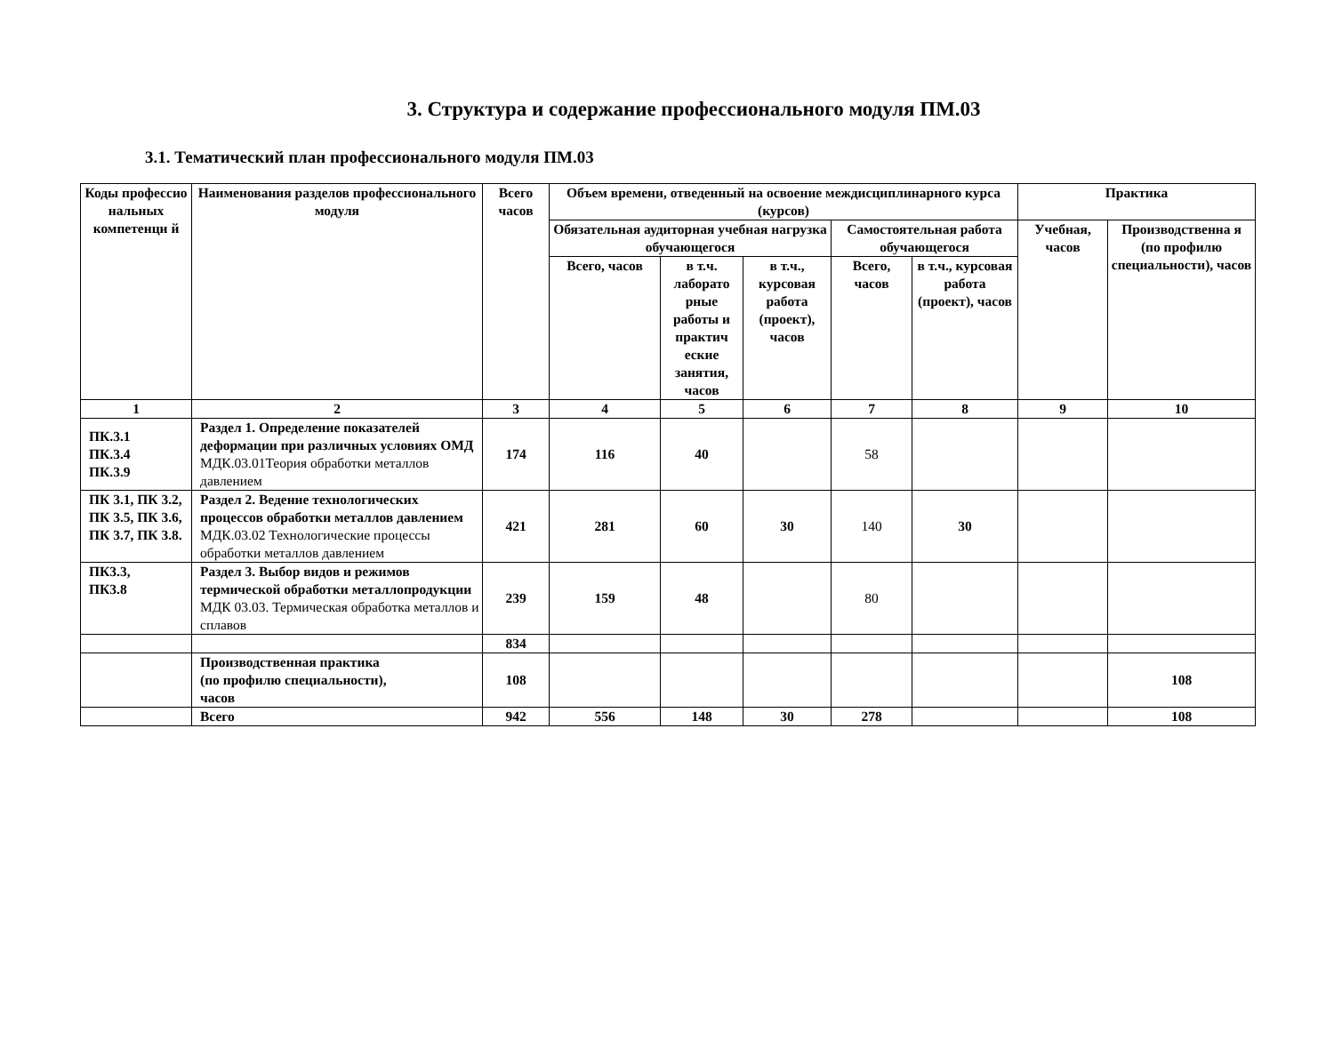3. Структура и содержание профессионального модуля ПМ.03
3.1. Тематический план профессионального модуля ПМ.03
| Коды профессио нальных компетенци й | Наименования разделов профессионального модуля | Всего часов | Объем времени, отведенный на освоение междисциплинарного курса (курсов) | | | | | Практика | |
| --- | --- | --- | --- | --- | --- | --- | --- | --- | --- |
| | | | Обязательная аудиторная учебная нагрузка обучающегося | | | Самостоятельная работа обучающегося | | Учебная, часов | Производственна я (по профилю специальности), часов |
| | | | Всего, часов | в т.ч. лаборато рные работы и практич еские занятия, часов | в т.ч., курсовая работа (проект), часов | Всего, часов | в т.ч., курсовая работа (проект), часов | | |
| 1 | 2 | 3 | 4 | 5 | 6 | 7 | 8 | 9 | 10 |
| ПК.3.1 ПК.3.4 ПК.3.9 | Раздел 1. Определение показателей деформации при различных условиях ОМД МДК.03.01Теория обработки металлов давлением | 174 | 116 | 40 | | 58 | | | |
| ПК 3.1, ПК 3.2, ПК 3.5, ПК 3.6, ПК 3.7, ПК 3.8. | Раздел 2. Ведение технологических процессов обработки металлов давлением МДК.03.02 Технологические процессы обработки металлов давлением | 421 | 281 | 60 | 30 | 140 | 30 | | |
| ПК3.3, ПК3.8 | Раздел 3. Выбор видов и режимов термической обработки металлопродукции МДК 03.03. Термическая обработка металлов и сплавов | 239 | 159 | 48 | | 80 | | | |
| | | 834 | | | | | | | |
| | Производственная практика (по профилю специальности), часов | 108 | | | | | | | 108 |
| | Всего | 942 | 556 | 148 | 30 | 278 | | | 108 |